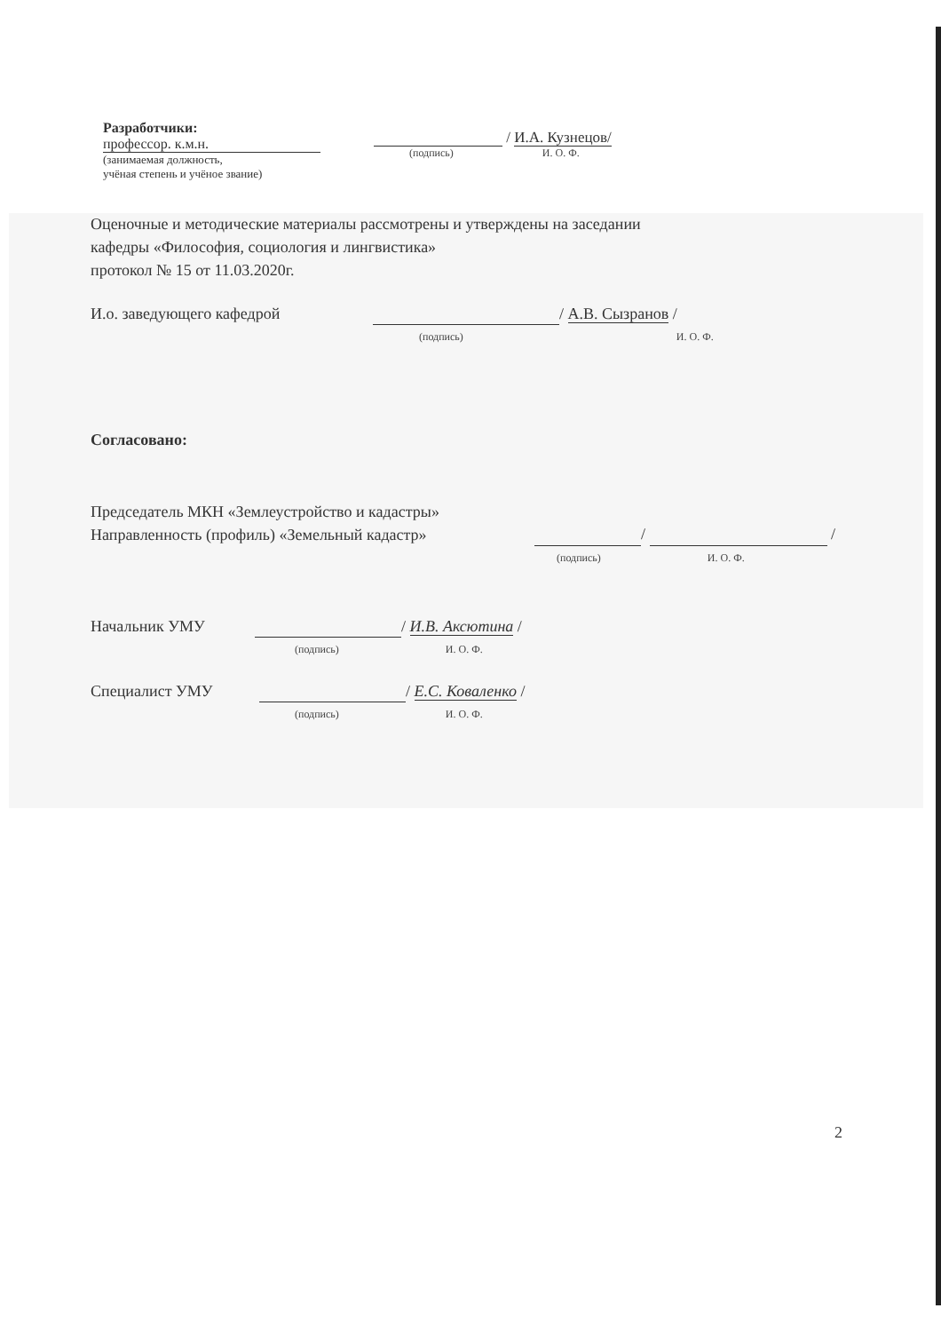Разработчики:
профессор. к.м.н.
(занимаемая должность,
учёная степень и учёное звание)
/ И.А. Кузнецов/
(подпись) И. О. Ф.
Оценочные и методические материалы рассмотрены и утверждены на заседании
кафедры «Философия, социология и лингвистика»
протокол № 15 от 11.03.2020г.
И.о. заведующего кафедрой / А.В. Сызранов /
(подпись) И. О. Ф.
Согласовано:
Председатель МКН «Землеустройство и кадастры»
Направленность (профиль) «Земельный кадастр» / /
(подпись) И. О. Ф.
Начальник УМУ / И.В. Аксютина /
(подпись) И. О. Ф.
Специалист УМУ / Е.С. Коваленко /
(подпись) И. О. Ф.
2